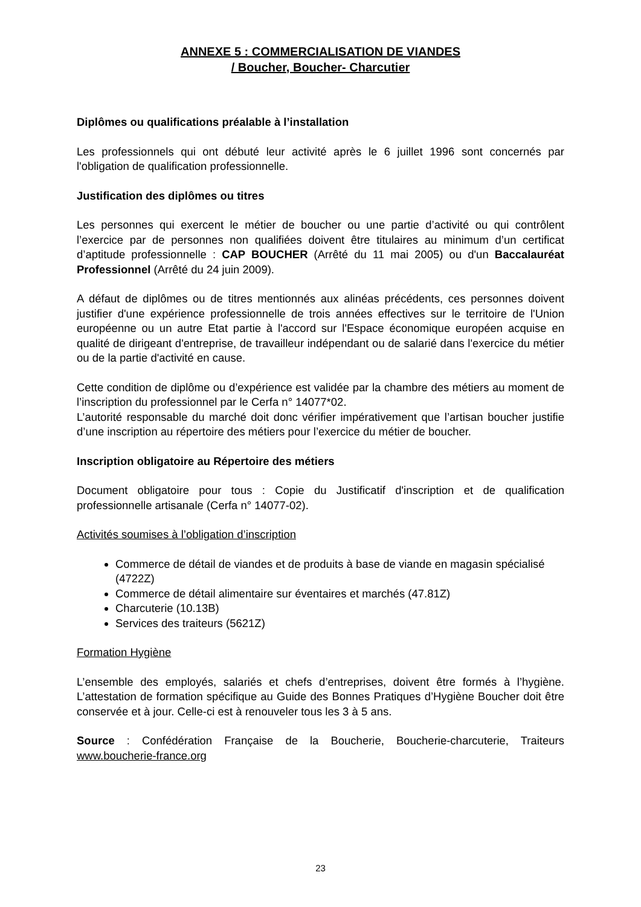ANNEXE 5 : COMMERCIALISATION DE VIANDES
/ Boucher, Boucher- Charcutier
Diplômes ou qualifications préalable à l’installation
Les professionnels qui ont débuté leur activité après le 6 juillet 1996 sont concernés par l'obligation de qualification professionnelle.
Justification des diplômes ou titres
Les personnes qui exercent le métier de boucher ou une partie d’activité ou qui contrôlent l’exercice par de personnes non qualifiées doivent être titulaires au minimum d’un certificat d’aptitude professionnelle : CAP BOUCHER (Arrêté du 11 mai 2005) ou d'un Baccalauréat Professionnel (Arrêté du 24 juin 2009).
A défaut de diplômes ou de titres mentionnés aux alinéas précédents, ces personnes doivent justifier d'une expérience professionnelle de trois années effectives sur le territoire de l'Union européenne ou un autre Etat partie à l'accord sur l'Espace économique européen acquise en qualité de dirigeant d'entreprise, de travailleur indépendant ou de salarié dans l'exercice du métier ou de la partie d'activité en cause.
Cette condition de diplôme ou d’expérience est validée par la chambre des métiers au moment de l’inscription du professionnel par le Cerfa n° 14077*02.
L’autorité responsable du marché doit donc vérifier impérativement que l’artisan boucher justifie d’une inscription au répertoire des métiers pour l’exercice du métier de boucher.
Inscription obligatoire au Répertoire des métiers
Document obligatoire pour tous : Copie du Justificatif d'inscription et de qualification professionnelle artisanale (Cerfa n° 14077-02).
Activités soumises à l’obligation d’inscription
Commerce de détail de viandes et de produits à base de viande en magasin spécialisé (4722Z)
Commerce de détail alimentaire sur éventaires et marchés (47.81Z)
Charcuterie (10.13B)
Services des traiteurs (5621Z)
Formation Hygiène
L’ensemble des employés, salariés et chefs d’entreprises, doivent être formés à l’hygiène. L’attestation de formation spécifique au Guide des Bonnes Pratiques d’Hygiène Boucher doit être conservée et à jour. Celle-ci est à renouveler tous les 3 à 5 ans.
Source : Confédération Française de la Boucherie, Boucherie-charcuterie, Traiteurs www.boucherie-france.org
23